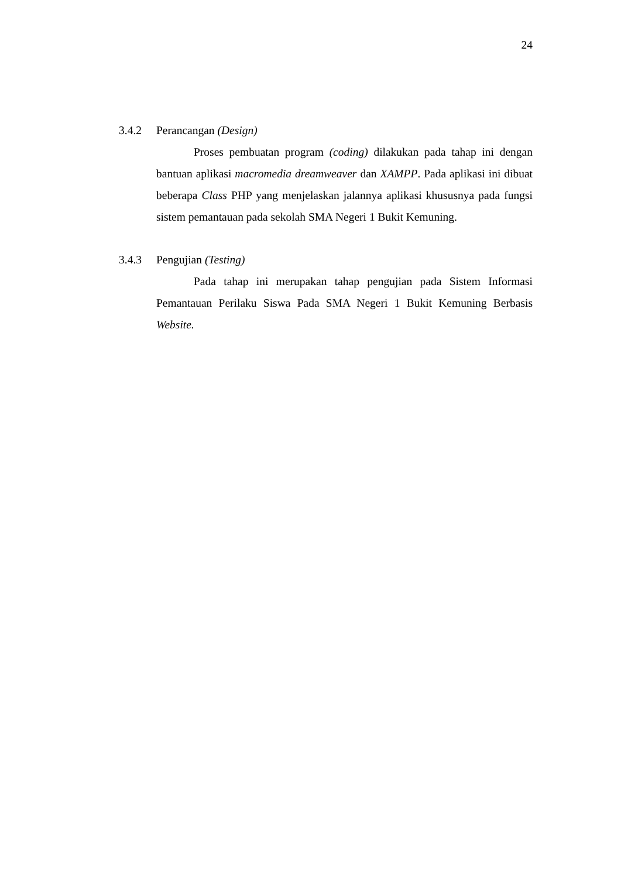24
3.4.2 Perancangan (Design)
Proses pembuatan program (coding) dilakukan pada tahap ini dengan bantuan aplikasi macromedia dreamweaver dan XAMPP. Pada aplikasi ini dibuat beberapa Class PHP yang menjelaskan jalannya aplikasi khususnya pada fungsi sistem pemantauan pada sekolah SMA Negeri 1 Bukit Kemuning.
3.4.3 Pengujian (Testing)
Pada tahap ini merupakan tahap pengujian pada Sistem Informasi Pemantauan Perilaku Siswa Pada SMA Negeri 1 Bukit Kemuning Berbasis Website.